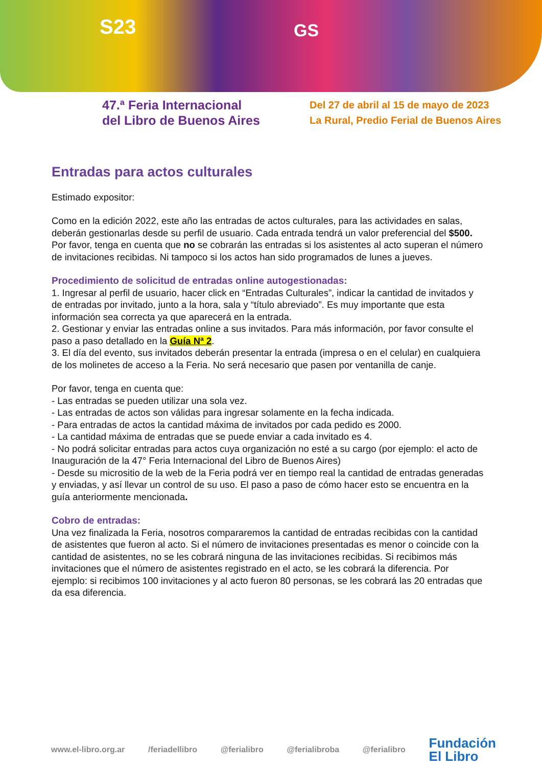S23 GS
47.ª Feria Internacional
del Libro de Buenos Aires
Del 27 de abril al 15 de mayo de 2023
La Rural, Predio Ferial de Buenos Aires
Entradas para actos culturales
Estimado expositor:
Como en la edición 2022, este año las entradas de actos culturales, para las actividades en salas, deberán gestionarlas desde su perfil de usuario. Cada entrada tendrá un valor preferencial del $500. Por favor, tenga en cuenta que no se cobrarán las entradas si los asistentes al acto superan el número de invitaciones recibidas. Ni tampoco si los actos han sido programados de lunes a jueves.
Procedimiento de solicitud de entradas online autogestionadas:
1. Ingresar al perfil de usuario, hacer click en “Entradas Culturales”, indicar la cantidad de invitados y de entradas por invitado, junto a la hora, sala y “título abreviado”. Es muy importante que esta información sea correcta ya que aparecerá en la entrada.
2. Gestionar y enviar las entradas online a sus invitados. Para más información, por favor consulte el paso a paso detallado en la Guía Nª 2.
3. El día del evento, sus invitados deberán presentar la entrada (impresa o en el celular) en cualquiera de los molinetes de acceso a la Feria. No será necesario que pasen por ventanilla de canje.
Por favor, tenga en cuenta que:
- Las entradas se pueden utilizar una sola vez.
- Las entradas de actos son válidas para ingresar solamente en la fecha indicada.
- Para entradas de actos la cantidad máxima de invitados por cada pedido es 2000.
- La cantidad máxima de entradas que se puede enviar a cada invitado es 4.
- No podrá solicitar entradas para actos cuya organización no esté a su cargo (por ejemplo: el acto de Inauguración de la 47° Feria Internacional del Libro de Buenos Aires)
- Desde su micrositio de la web de la Feria podrá ver en tiempo real la cantidad de entradas generadas y enviadas, y así llevar un control de su uso. El paso a paso de cómo hacer esto se encuentra en la guía anteriormente mencionada.
Cobro de entradas:
Una vez finalizada la Feria, nosotros compararemos la cantidad de entradas recibidas con la cantidad de asistentes que fueron al acto. Si el número de invitaciones presentadas es menor o coincide con la cantidad de asistentes, no se les cobrará ninguna de las invitaciones recibidas. Si recibimos más invitaciones que el número de asistentes registrado en el acto, se les cobrará la diferencia. Por ejemplo: si recibimos 100 invitaciones y al acto fueron 80 personas, se les cobrará las 20 entradas que da esa diferencia.
www.el-libro.org.ar /feriadellibro @ferialibro @ferialibroba @ferialibro Fundación
El Libro